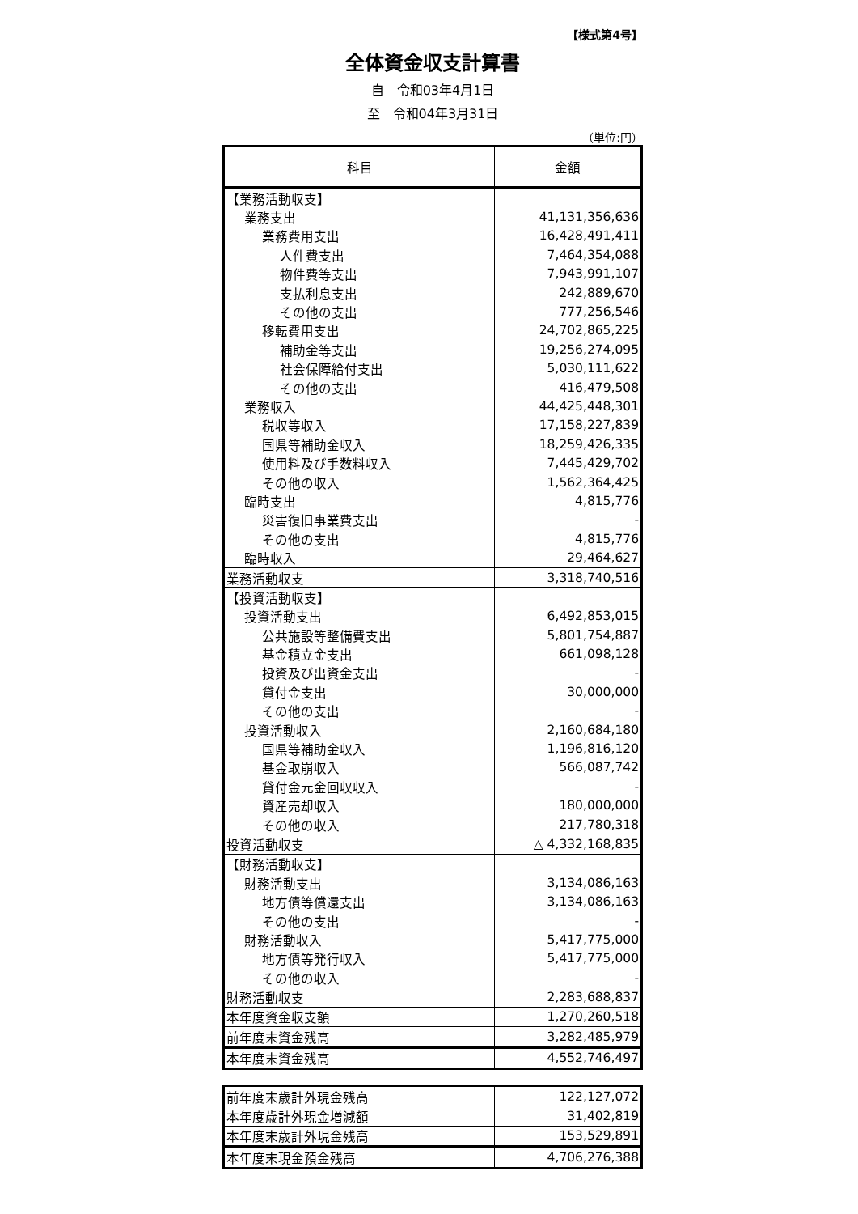【様式第4号】
全体資金収支計算書
自　令和03年4月1日
至　令和04年3月31日
（単位:円）
| 科目 | 金額 |
| --- | --- |
| 【業務活動収支】 | |
| 業務支出 | 41,131,356,636 |
| 業務費用支出 | 16,428,491,411 |
| 人件費支出 | 7,464,354,088 |
| 物件費等支出 | 7,943,991,107 |
| 支払利息支出 | 242,889,670 |
| その他の支出 | 777,256,546 |
| 移転費用支出 | 24,702,865,225 |
| 補助金等支出 | 19,256,274,095 |
| 社会保障給付支出 | 5,030,111,622 |
| その他の支出 | 416,479,508 |
| 業務収入 | 44,425,448,301 |
| 税収等収入 | 17,158,227,839 |
| 国県等補助金収入 | 18,259,426,335 |
| 使用料及び手数料収入 | 7,445,429,702 |
| その他の収入 | 1,562,364,425 |
| 臨時支出 | 4,815,776 |
| 災害復旧事業費支出 | - |
| その他の支出 | 4,815,776 |
| 臨時収入 | 29,464,627 |
| 業務活動収支 | 3,318,740,516 |
| 【投資活動収支】 | |
| 投資活動支出 | 6,492,853,015 |
| 公共施設等整備費支出 | 5,801,754,887 |
| 基金積立金支出 | 661,098,128 |
| 投資及び出資金支出 | - |
| 貸付金支出 | 30,000,000 |
| その他の支出 | - |
| 投資活動収入 | 2,160,684,180 |
| 国県等補助金収入 | 1,196,816,120 |
| 基金取崩収入 | 566,087,742 |
| 貸付金元金回収収入 | - |
| 資産売却収入 | 180,000,000 |
| その他の収入 | 217,780,318 |
| 投資活動収支 | △ 4,332,168,835 |
| 【財務活動収支】 | |
| 財務活動支出 | 3,134,086,163 |
| 地方債等償還支出 | 3,134,086,163 |
| その他の支出 | - |
| 財務活動収入 | 5,417,775,000 |
| 地方債等発行収入 | 5,417,775,000 |
| その他の収入 | - |
| 財務活動収支 | 2,283,688,837 |
| 本年度資金収支額 | 1,270,260,518 |
| 前年度末資金残高 | 3,282,485,979 |
| 本年度末資金残高 | 4,552,746,497 |
| 前年度末歳計外現金残高 | 122,127,072 |
| 本年度歳計外現金増減額 | 31,402,819 |
| 本年度末歳計外現金残高 | 153,529,891 |
| 本年度末現金預金残高 | 4,706,276,388 |